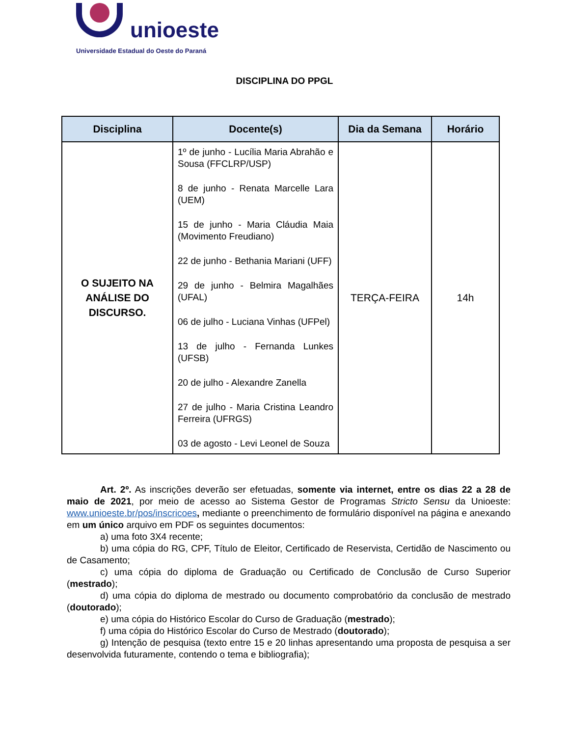unioeste
Universidade Estadual do Oeste do Paraná
DISCIPLINA DO PPGL
| Disciplina | Docente(s) | Dia da Semana | Horário |
| --- | --- | --- | --- |
| O SUJEITO NA ANÁLISE DO DISCURSO. | 1º de junho - Lucília Maria Abrahão e Sousa (FFCLRP/USP) 8 de junho - Renata Marcelle Lara (UEM) 15 de junho - Maria Cláudia Maia (Movimento Freudiano) 22 de junho - Bethania Mariani (UFF) 29 de junho - Belmira Magalhães (UFAL) 06 de julho - Luciana Vinhas (UFPel) 13 de julho - Fernanda Lunkes (UFSB) 20 de julho - Alexandre Zanella 27 de julho - Maria Cristina Leandro Ferreira (UFRGS) 03 de agosto - Levi Leonel de Souza | TERÇA-FEIRA | 14h |
Art. 2º. As inscrições deverão ser efetuadas, somente via internet, entre os dias 22 a 28 de maio de 2021, por meio de acesso ao Sistema Gestor de Programas Stricto Sensu da Unioeste: www.unioeste.br/pos/inscricoes, mediante o preenchimento de formulário disponível na página e anexando em um único arquivo em PDF os seguintes documentos:
a) uma foto 3X4 recente;
b) uma cópia do RG, CPF, Título de Eleitor, Certificado de Reservista, Certidão de Nascimento ou de Casamento;
c) uma cópia do diploma de Graduação ou Certificado de Conclusão de Curso Superior (mestrado);
d) uma cópia do diploma de mestrado ou documento comprobatório da conclusão de mestrado (doutorado);
e) uma cópia do Histórico Escolar do Curso de Graduação (mestrado);
f) uma cópia do Histórico Escolar do Curso de Mestrado (doutorado);
g) Intenção de pesquisa (texto entre 15 e 20 linhas apresentando uma proposta de pesquisa a ser desenvolvida futuramente, contendo o tema e bibliografia);